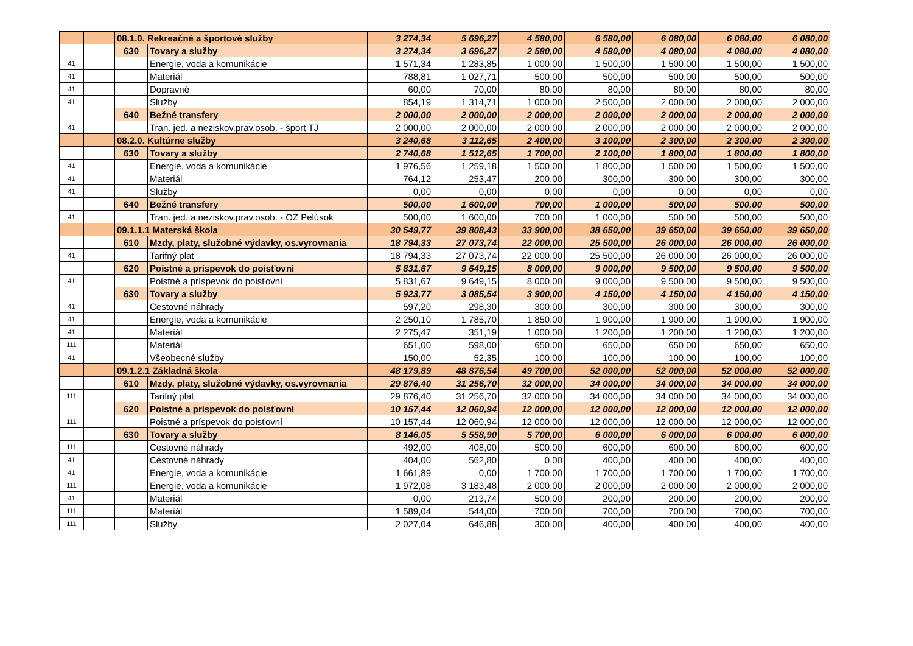| | | 08.1.0. Rekreačné a športové služby | | 3 274,34 | 5 696,27 | 4 580,00 | 6 580,00 | 6 080,00 | 6 080,00 | 6 080,00 |
| | | 630 | Tovary a služby | 3 274,34 | 3 696,27 | 2 580,00 | 4 580,00 | 4 080,00 | 4 080,00 | 4 080,00 |
| 41 | | | Energie, voda a komunikácie | 1 571,34 | 1 283,85 | 1 000,00 | 1 500,00 | 1 500,00 | 1 500,00 | 1 500,00 |
| 41 | | | Materiál | 788,81 | 1 027,71 | 500,00 | 500,00 | 500,00 | 500,00 | 500,00 |
| 41 | | | Dopravné | 60,00 | 70,00 | 80,00 | 80,00 | 80,00 | 80,00 | 80,00 |
| 41 | | | Služby | 854,19 | 1 314,71 | 1 000,00 | 2 500,00 | 2 000,00 | 2 000,00 | 2 000,00 |
| | | 640 | Bežné transfery | 2 000,00 | 2 000,00 | 2 000,00 | 2 000,00 | 2 000,00 | 2 000,00 | 2 000,00 |
| 41 | | | Tran. jed. a neziskov.prav.osob. - šport TJ | 2 000,00 | 2 000,00 | 2 000,00 | 2 000,00 | 2 000,00 | 2 000,00 | 2 000,00 |
| | | 08.2.0. Kultúrne služby | | 3 240,68 | 3 112,65 | 2 400,00 | 3 100,00 | 2 300,00 | 2 300,00 | 2 300,00 |
| | | 630 | Tovary a služby | 2 740,68 | 1 512,65 | 1 700,00 | 2 100,00 | 1 800,00 | 1 800,00 | 1 800,00 |
| 41 | | | Energie, voda a komunikácie | 1 976,56 | 1 259,18 | 1 500,00 | 1 800,00 | 1 500,00 | 1 500,00 | 1 500,00 |
| 41 | | | Materiál | 764,12 | 253,47 | 200,00 | 300,00 | 300,00 | 300,00 | 300,00 |
| 41 | | | Služby | 0,00 | 0,00 | 0,00 | 0,00 | 0,00 | 0,00 | 0,00 |
| | | 640 | Bežné transfery | 500,00 | 1 600,00 | 700,00 | 1 000,00 | 500,00 | 500,00 | 500,00 |
| 41 | | | Tran. jed. a neziskov.prav.osob. - OZ Pelúsok | 500,00 | 1 600,00 | 700,00 | 1 000,00 | 500,00 | 500,00 | 500,00 |
| | | 09.1.1.1 Materská škola | | 30 549,77 | 39 808,43 | 33 900,00 | 38 650,00 | 39 650,00 | 39 650,00 | 39 650,00 |
| | | 610 | Mzdy, platy, služobné výdavky, os.vyrovnania | 18 794,33 | 27 073,74 | 22 000,00 | 25 500,00 | 26 000,00 | 26 000,00 | 26 000,00 |
| 41 | | | Tarifný plat | 18 794,33 | 27 073,74 | 22 000,00 | 25 500,00 | 26 000,00 | 26 000,00 | 26 000,00 |
| | | 620 | Poistné a príspevok do poisťovní | 5 831,67 | 9 649,15 | 8 000,00 | 9 000,00 | 9 500,00 | 9 500,00 | 9 500,00 |
| 41 | | | Poistné a príspevok do poisťovní | 5 831,67 | 9 649,15 | 8 000,00 | 9 000,00 | 9 500,00 | 9 500,00 | 9 500,00 |
| | | 630 | Tovary a služby | 5 923,77 | 3 085,54 | 3 900,00 | 4 150,00 | 4 150,00 | 4 150,00 | 4 150,00 |
| 41 | | | Cestovné náhrady | 597,20 | 298,30 | 300,00 | 300,00 | 300,00 | 300,00 | 300,00 |
| 41 | | | Energie, voda a komunikácie | 2 250,10 | 1 785,70 | 1 850,00 | 1 900,00 | 1 900,00 | 1 900,00 | 1 900,00 |
| 41 | | | Materiál | 2 275,47 | 351,19 | 1 000,00 | 1 200,00 | 1 200,00 | 1 200,00 | 1 200,00 |
| 111 | | | Materiál | 651,00 | 598,00 | 650,00 | 650,00 | 650,00 | 650,00 | 650,00 |
| 41 | | | Všeobecné služby | 150,00 | 52,35 | 100,00 | 100,00 | 100,00 | 100,00 | 100,00 |
| | | 09.1.2.1 Základná škola | | 48 179,89 | 48 876,54 | 49 700,00 | 52 000,00 | 52 000,00 | 52 000,00 | 52 000,00 |
| | | 610 | Mzdy, platy, služobné výdavky, os.vyrovnania | 29 876,40 | 31 256,70 | 32 000,00 | 34 000,00 | 34 000,00 | 34 000,00 | 34 000,00 |
| 111 | | | Tarifný plat | 29 876,40 | 31 256,70 | 32 000,00 | 34 000,00 | 34 000,00 | 34 000,00 | 34 000,00 |
| | | 620 | Poistné a príspevok do poisťovní | 10 157,44 | 12 060,94 | 12 000,00 | 12 000,00 | 12 000,00 | 12 000,00 | 12 000,00 |
| 111 | | | Poistné a príspevok do poisťovní | 10 157,44 | 12 060,94 | 12 000,00 | 12 000,00 | 12 000,00 | 12 000,00 | 12 000,00 |
| | | 630 | Tovary a služby | 8 146,05 | 5 558,90 | 5 700,00 | 6 000,00 | 6 000,00 | 6 000,00 | 6 000,00 |
| 111 | | | Cestovné náhrady | 492,00 | 408,00 | 500,00 | 600,00 | 600,00 | 600,00 | 600,00 |
| 41 | | | Cestovné náhrady | 404,00 | 562,80 | 0,00 | 400,00 | 400,00 | 400,00 | 400,00 |
| 41 | | | Energie, voda a komunikácie | 1 661,89 | 0,00 | 1 700,00 | 1 700,00 | 1 700,00 | 1 700,00 | 1 700,00 |
| 111 | | | Energie, voda a komunikácie | 1 972,08 | 3 183,48 | 2 000,00 | 2 000,00 | 2 000,00 | 2 000,00 | 2 000,00 |
| 41 | | | Materiál | 0,00 | 213,74 | 500,00 | 200,00 | 200,00 | 200,00 | 200,00 |
| 111 | | | Materiál | 1 589,04 | 544,00 | 700,00 | 700,00 | 700,00 | 700,00 | 700,00 |
| 111 | | | Služby | 2 027,04 | 646,88 | 300,00 | 400,00 | 400,00 | 400,00 | 400,00 |